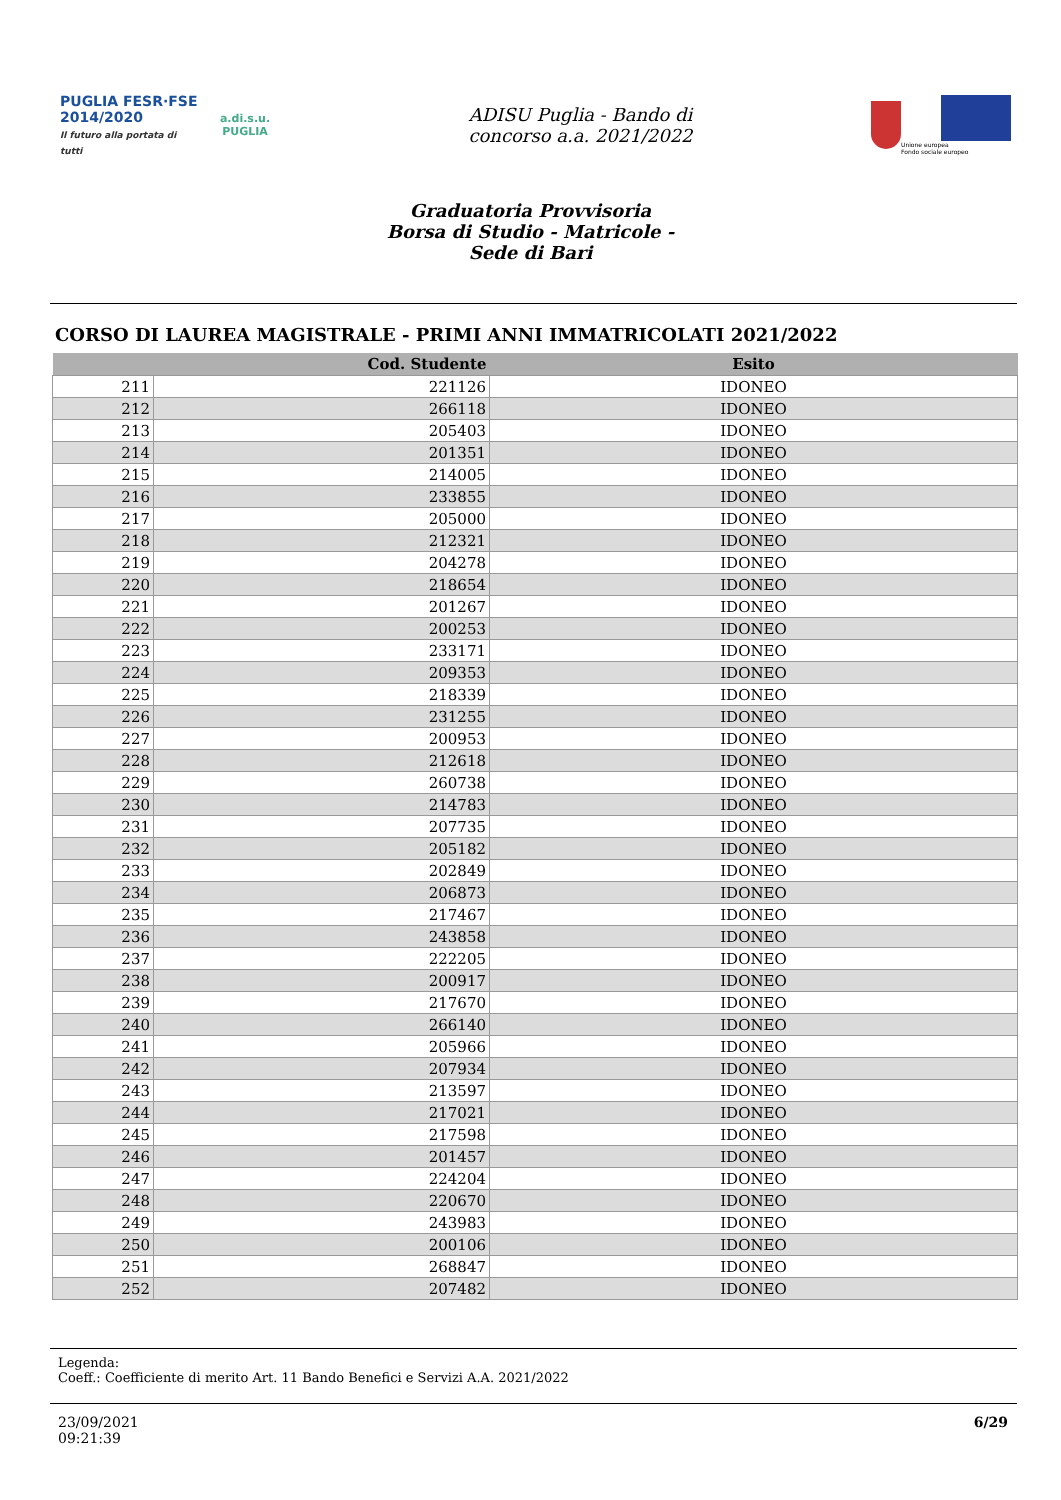PUGLIA FESR·FSE 2014/2020
Il futuro alla portata di tutti
a.di.s.u.
PUGLIA
ADISU Puglia - Bando di
concorso a.a. 2021/2022
Unione europea
Fondo sociale europeo
Graduatoria Provvisoria
Borsa di Studio - Matricole -
Sede di Bari
CORSO DI LAUREA MAGISTRALE - PRIMI ANNI IMMATRICOLATI 2021/2022
| | Cod. Studente | Esito |
| --- | --- | --- |
| 211 | 221126 | IDONEO |
| 212 | 266118 | IDONEO |
| 213 | 205403 | IDONEO |
| 214 | 201351 | IDONEO |
| 215 | 214005 | IDONEO |
| 216 | 233855 | IDONEO |
| 217 | 205000 | IDONEO |
| 218 | 212321 | IDONEO |
| 219 | 204278 | IDONEO |
| 220 | 218654 | IDONEO |
| 221 | 201267 | IDONEO |
| 222 | 200253 | IDONEO |
| 223 | 233171 | IDONEO |
| 224 | 209353 | IDONEO |
| 225 | 218339 | IDONEO |
| 226 | 231255 | IDONEO |
| 227 | 200953 | IDONEO |
| 228 | 212618 | IDONEO |
| 229 | 260738 | IDONEO |
| 230 | 214783 | IDONEO |
| 231 | 207735 | IDONEO |
| 232 | 205182 | IDONEO |
| 233 | 202849 | IDONEO |
| 234 | 206873 | IDONEO |
| 235 | 217467 | IDONEO |
| 236 | 243858 | IDONEO |
| 237 | 222205 | IDONEO |
| 238 | 200917 | IDONEO |
| 239 | 217670 | IDONEO |
| 240 | 266140 | IDONEO |
| 241 | 205966 | IDONEO |
| 242 | 207934 | IDONEO |
| 243 | 213597 | IDONEO |
| 244 | 217021 | IDONEO |
| 245 | 217598 | IDONEO |
| 246 | 201457 | IDONEO |
| 247 | 224204 | IDONEO |
| 248 | 220670 | IDONEO |
| 249 | 243983 | IDONEO |
| 250 | 200106 | IDONEO |
| 251 | 268847 | IDONEO |
| 252 | 207482 | IDONEO |
Legenda:
Coeff.: Coefficiente di merito Art. 11 Bando Benefici e Servizi A.A. 2021/2022
23/09/2021
09:21:39
6/29